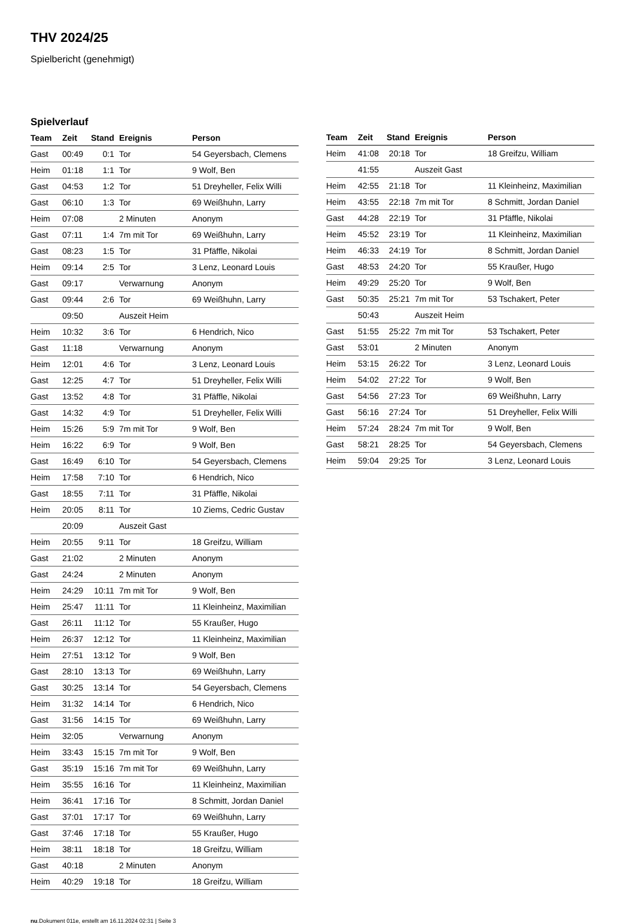THV 2024/25
Spielbericht (genehmigt)
Spielverlauf
| Team | Zeit | Stand | Ereignis | Person |
| --- | --- | --- | --- | --- |
| Gast | 00:49 | 0:1 | Tor | 54 Geyersbach, Clemens |
| Heim | 01:18 | 1:1 | Tor | 9 Wolf, Ben |
| Gast | 04:53 | 1:2 | Tor | 51 Dreyheller, Felix Willi |
| Gast | 06:10 | 1:3 | Tor | 69 Weißhuhn, Larry |
| Heim | 07:08 | | 2 Minuten | Anonym |
| Gast | 07:11 | 1:4 | 7m mit Tor | 69 Weißhuhn, Larry |
| Gast | 08:23 | 1:5 | Tor | 31 Pfäffle, Nikolai |
| Heim | 09:14 | 2:5 | Tor | 3 Lenz, Leonard Louis |
| Gast | 09:17 | | Verwarnung | Anonym |
| Gast | 09:44 | 2:6 | Tor | 69 Weißhuhn, Larry |
| | 09:50 | | Auszeit Heim | |
| Heim | 10:32 | 3:6 | Tor | 6 Hendrich, Nico |
| Gast | 11:18 | | Verwarnung | Anonym |
| Heim | 12:01 | 4:6 | Tor | 3 Lenz, Leonard Louis |
| Gast | 12:25 | 4:7 | Tor | 51 Dreyheller, Felix Willi |
| Gast | 13:52 | 4:8 | Tor | 31 Pfäffle, Nikolai |
| Gast | 14:32 | 4:9 | Tor | 51 Dreyheller, Felix Willi |
| Heim | 15:26 | 5:9 | 7m mit Tor | 9 Wolf, Ben |
| Heim | 16:22 | 6:9 | Tor | 9 Wolf, Ben |
| Gast | 16:49 | 6:10 | Tor | 54 Geyersbach, Clemens |
| Heim | 17:58 | 7:10 | Tor | 6 Hendrich, Nico |
| Gast | 18:55 | 7:11 | Tor | 31 Pfäffle, Nikolai |
| Heim | 20:05 | 8:11 | Tor | 10 Ziems, Cedric Gustav |
| | 20:09 | | Auszeit Gast | |
| Heim | 20:55 | 9:11 | Tor | 18 Greifzu, William |
| Gast | 21:02 | | 2 Minuten | Anonym |
| Gast | 24:24 | | 2 Minuten | Anonym |
| Heim | 24:29 | 10:11 | 7m mit Tor | 9 Wolf, Ben |
| Heim | 25:47 | 11:11 | Tor | 11 Kleinheinz, Maximilian |
| Gast | 26:11 | 11:12 | Tor | 55 Kraußer, Hugo |
| Heim | 26:37 | 12:12 | Tor | 11 Kleinheinz, Maximilian |
| Heim | 27:51 | 13:12 | Tor | 9 Wolf, Ben |
| Gast | 28:10 | 13:13 | Tor | 69 Weißhuhn, Larry |
| Gast | 30:25 | 13:14 | Tor | 54 Geyersbach, Clemens |
| Heim | 31:32 | 14:14 | Tor | 6 Hendrich, Nico |
| Gast | 31:56 | 14:15 | Tor | 69 Weißhuhn, Larry |
| Heim | 32:05 | | Verwarnung | Anonym |
| Heim | 33:43 | 15:15 | 7m mit Tor | 9 Wolf, Ben |
| Gast | 35:19 | 15:16 | 7m mit Tor | 69 Weißhuhn, Larry |
| Heim | 35:55 | 16:16 | Tor | 11 Kleinheinz, Maximilian |
| Heim | 36:41 | 17:16 | Tor | 8 Schmitt, Jordan Daniel |
| Gast | 37:01 | 17:17 | Tor | 69 Weißhuhn, Larry |
| Gast | 37:46 | 17:18 | Tor | 55 Kraußer, Hugo |
| Heim | 38:11 | 18:18 | Tor | 18 Greifzu, William |
| Gast | 40:18 | | 2 Minuten | Anonym |
| Heim | 40:29 | 19:18 | Tor | 18 Greifzu, William |
| Team | Zeit | Stand | Ereignis | Person |
| --- | --- | --- | --- | --- |
| Heim | 41:08 | 20:18 | Tor | 18 Greifzu, William |
| | 41:55 | | Auszeit Gast | |
| Heim | 42:55 | 21:18 | Tor | 11 Kleinheinz, Maximilian |
| Heim | 43:55 | 22:18 | 7m mit Tor | 8 Schmitt, Jordan Daniel |
| Gast | 44:28 | 22:19 | Tor | 31 Pfäffle, Nikolai |
| Heim | 45:52 | 23:19 | Tor | 11 Kleinheinz, Maximilian |
| Heim | 46:33 | 24:19 | Tor | 8 Schmitt, Jordan Daniel |
| Gast | 48:53 | 24:20 | Tor | 55 Kraußer, Hugo |
| Heim | 49:29 | 25:20 | Tor | 9 Wolf, Ben |
| Gast | 50:35 | 25:21 | 7m mit Tor | 53 Tschakert, Peter |
| | 50:43 | | Auszeit Heim | |
| Gast | 51:55 | 25:22 | 7m mit Tor | 53 Tschakert, Peter |
| Gast | 53:01 | | 2 Minuten | Anonym |
| Heim | 53:15 | 26:22 | Tor | 3 Lenz, Leonard Louis |
| Heim | 54:02 | 27:22 | Tor | 9 Wolf, Ben |
| Gast | 54:56 | 27:23 | Tor | 69 Weißhuhn, Larry |
| Gast | 56:16 | 27:24 | Tor | 51 Dreyheller, Felix Willi |
| Heim | 57:24 | 28:24 | 7m mit Tor | 9 Wolf, Ben |
| Gast | 58:21 | 28:25 | Tor | 54 Geyersbach, Clemens |
| Heim | 59:04 | 29:25 | Tor | 3 Lenz, Leonard Louis |
nu.Dokument 011e, erstellt am 16.11.2024 02:31 | Seite 3